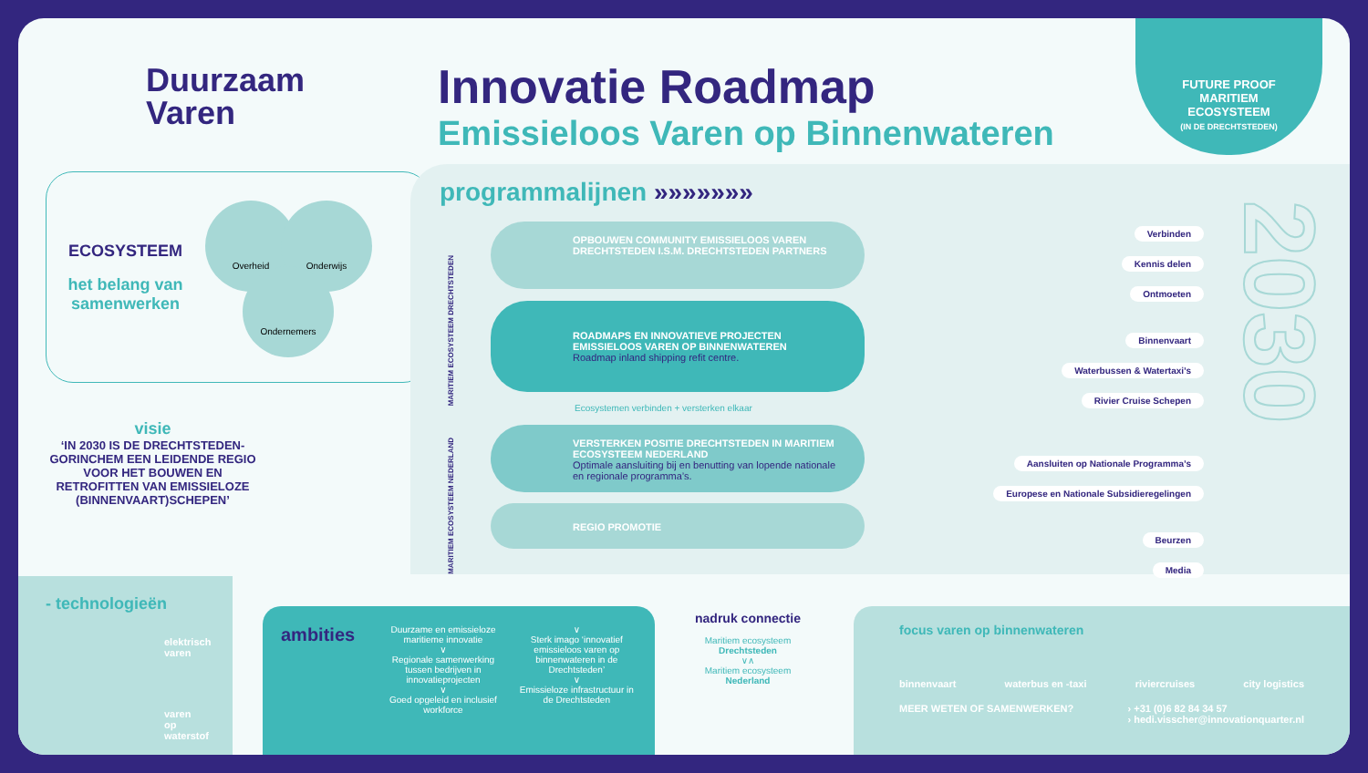Duurzaam
Varen
Innovatie Roadmap
Emissieloos Varen op Binnenwateren
FUTURE PROOF
MARITIEM
ECOSYSTEEM
(IN DE DRECHTSTEDEN)
ECOSYSTEEM
het belang van samenwerken
Overheid Onderwijs
Ondernemers
visie
‘IN 2030 IS DE DRECHTSTEDEN-GORINCHEM EEN LEIDENDE REGIO VOOR HET BOUWEN EN RETROFITTEN VAN EMISSIELOZE (BINNENVAART)SCHEPEN’
programmalijnen »»»»»»»
MARITIEM ECOSYSTEEM DRECHTSTEDEN
MARITIEM ECOSYSTEEM NEDERLAND
OPBOUWEN COMMUNITY EMISSIELOOS VAREN DRECHTSTEDEN I.S.M. DRECHTSTEDEN PARTNERS
ROADMAPS EN INNOVATIEVE PROJECTEN EMISSIELOOS VAREN OP BINNENWATEREN
Roadmap inland shipping refit centre.
Ecosystemen verbinden + versterken elkaar
VERSTERKEN POSITIE DRECHTSTEDEN IN MARITIEM ECOSYSTEEM NEDERLAND
Optimale aansluiting bij en benutting van lopende nationale en regionale programma’s.
REGIO PROMOTIE
Verbinden
Kennis delen
Ontmoeten
Binnenvaart
Waterbussen & Watertaxi’s
Rivier Cruise Schepen
Aansluiten op Nationale Programma’s
Europese en Nationale Subsidieregelingen
Beurzen
Media
2030
- technologieën
elektrisch varen
varen op waterstof
ambities
Duurzame en emissieloze maritieme innovatie
∨
Regionale samenwerking tussen bedrijven in innovatieprojecten
∨
Goed opgeleid en inclusief workforce
∨
Sterk imago ‘innovatief emissieloos varen op binnenwateren in de Drechtsteden’
∨
Emissieloze infrastructuur in de Drechtsteden
nadruk connectie
Maritiem ecosysteem
Drechtsteden
∨∧
Maritiem ecosysteem
Nederland
focus varen op binnenwateren
binnenvaart waterbus en -taxi riviercruises city logistics
MEER WETEN OF SAMENWERKEN? › +31 (0)6 82 84 34 57
› hedi.visscher@innovationquarter.nl